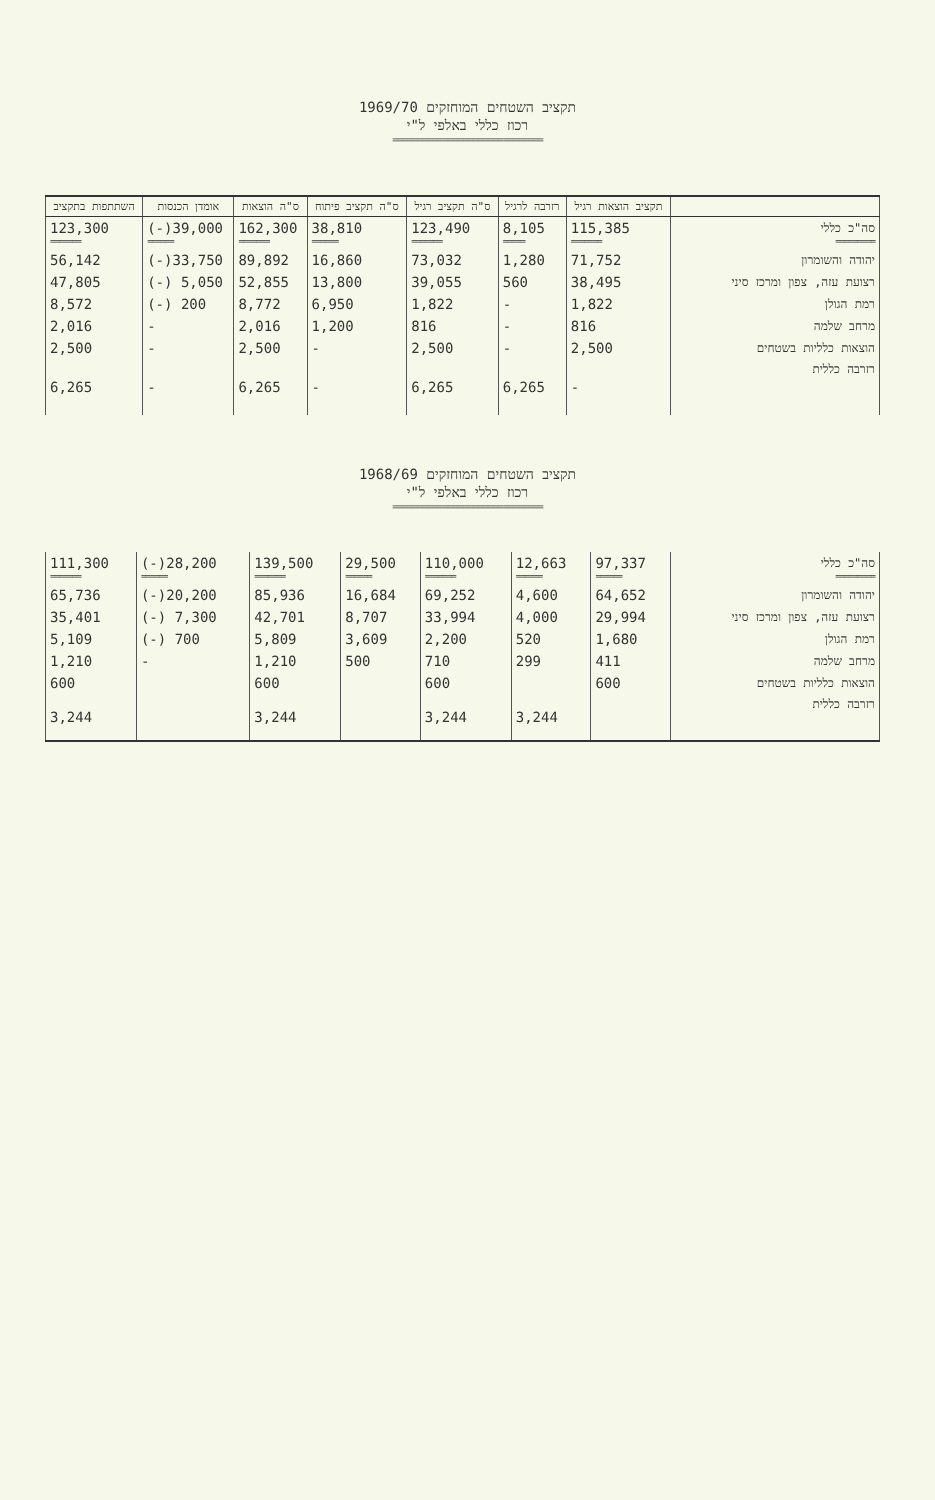תקציב השטחים המוחזקים 1969/70
רכוז כללי באלפי ל"י
==============================
| | תקציב הוצאות רגיל | רזרבה לרגיל | ס"ה תקציב רגיל | ס"ה תקציב פיתוח | ס"ה הוצאות | אומדן הכנסות | השתתפות בתקציב |
| --- | --- | --- | --- | --- | --- | --- | --- |
| סה"כ כללי ========= | 115,385 ======= | 8,105 ===== | 123,490 ======= | 38,810 ====== | 162,300 ======= | (-)39,000 ====== | 123,300 ======= |
| יהודה והשומרון | 71,752 | 1,280 | 73,032 | 16,860 | 89,892 | (-)33,750 | 56,142 |
| רצועת עזה, צפון ומרכז סיני | 38,495 | 560 | 39,055 | 13,800 | 52,855 | (-) 5,050 | 47,805 |
| רמת הגולן | 1,822 | - | 1,822 | 6,950 | 8,772 | (-) 200 | 8,572 |
| מרחב שלמה | 816 | - | 816 | 1,200 | 2,016 | - | 2,016 |
| הוצאות כלליות בשטחים | 2,500 | - | 2,500 | - | 2,500 | - | 2,500 |
| רזרבה כללית | - | 6,265 | 6,265 | - | 6,265 | - | 6,265 |
תקציב השטחים המוחזקים 1968/69
רכוז כללי באלפי ל"י
==============================
| סה"כ כללי ========= | 97,337 ====== | 12,663 ====== | 110,000 ======= | 29,500 ====== | 139,500 ======= | (-)28,200 ====== | 111,300 ======= |
| יהודה והשומרון | 64,652 | 4,600 | 69,252 | 16,684 | 85,936 | (-)20,200 | 65,736 |
| רצועת עזה, צפון ומרכז סיני | 29,994 | 4,000 | 33,994 | 8,707 | 42,701 | (-) 7,300 | 35,401 |
| רמת הגולן | 1,680 | 520 | 2,200 | 3,609 | 5,809 | (-) 700 | 5,109 |
| מרחב שלמה | 411 | 299 | 710 | 500 | 1,210 | - | 1,210 |
| הוצאות כלליות בשטחים | 600 | | 600 | | 600 | | 600 |
| רזרבה כללית | | 3,244 | 3,244 | | 3,244 | | 3,244 |